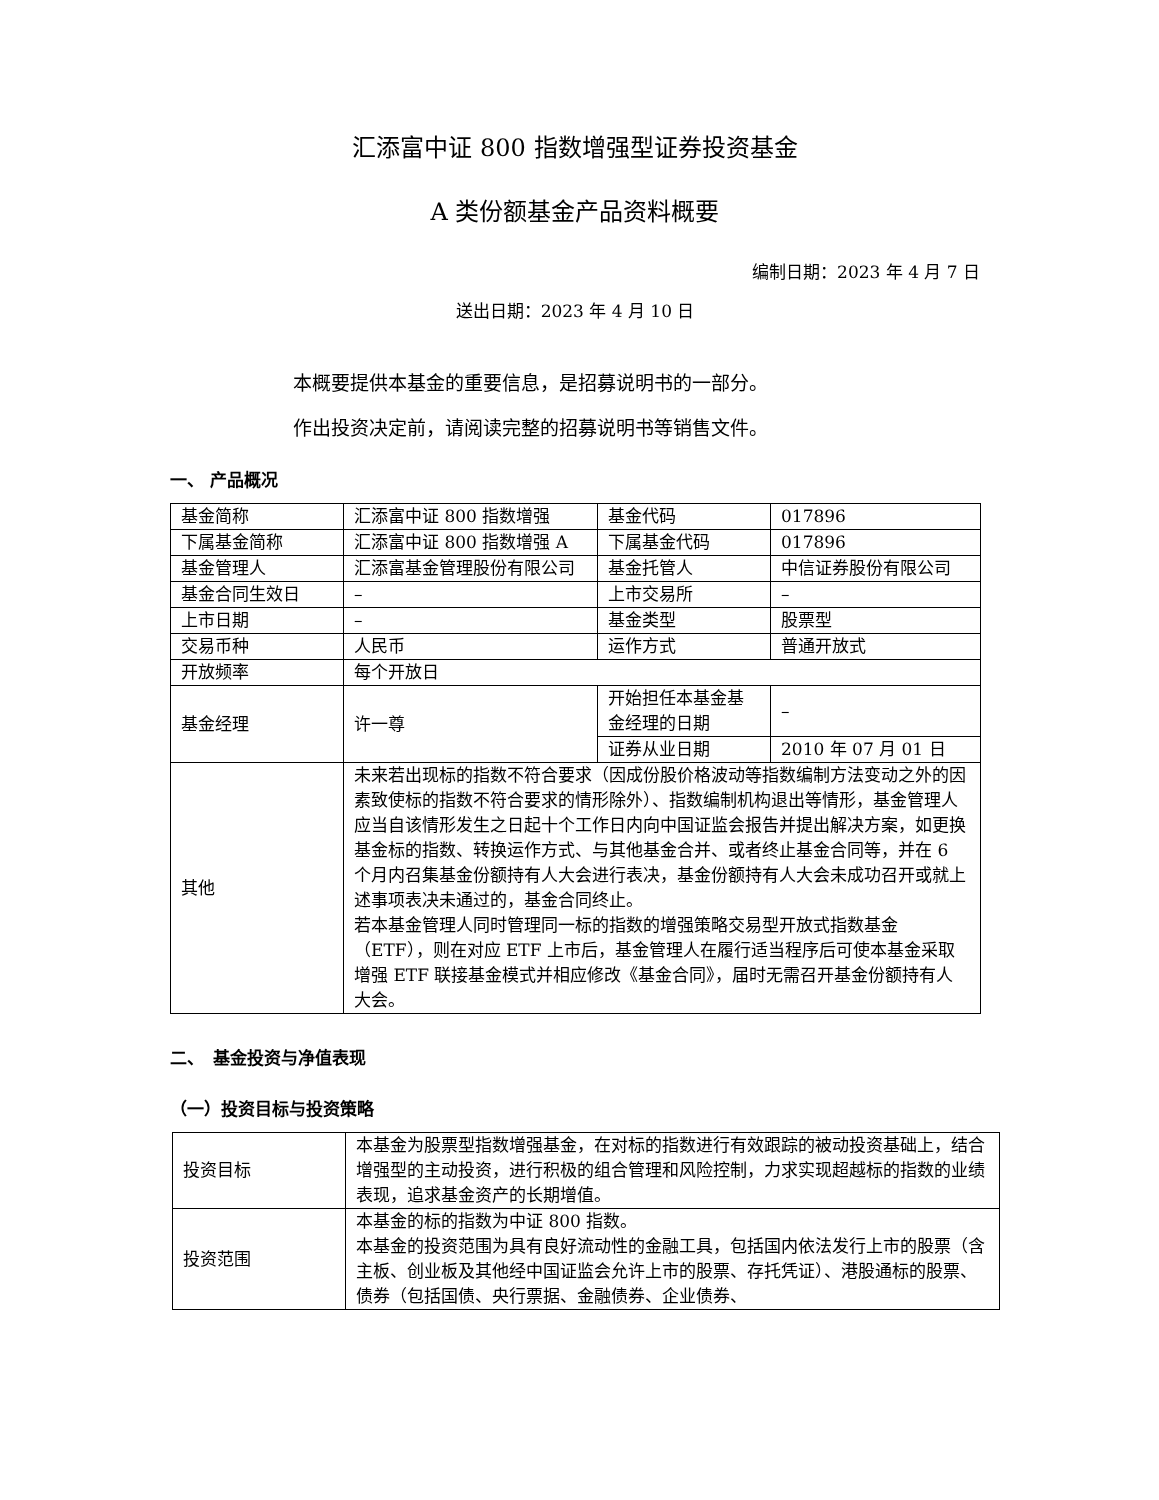汇添富中证 800 指数增强型证券投资基金
A 类份额基金产品资料概要
编制日期：2023 年 4 月 7 日
送出日期：2023 年 4 月 10 日
本概要提供本基金的重要信息，是招募说明书的一部分。
作出投资决定前，请阅读完整的招募说明书等销售文件。
一、 产品概况
| 基金简称 | 汇添富中证 800 指数增强 | 基金代码 | 017896 |
| 下属基金简称 | 汇添富中证 800 指数增强 A | 下属基金代码 | 017896 |
| 基金管理人 | 汇添富基金管理股份有限公司 | 基金托管人 | 中信证券股份有限公司 |
| 基金合同生效日 | – | 上市交易所 | – |
| 上市日期 | – | 基金类型 | 股票型 |
| 交易币种 | 人民币 | 运作方式 | 普通开放式 |
| 开放频率 | 每个开放日 | | |
| 基金经理 | 许一尊 | 开始担任本基金基金经理的日期 | – |
| | | 证券从业日期 | 2010 年 07 月 01 日 |
| 其他 | 未来若出现标的指数不符合要求（因成份股价格波动等指数编制方法变动之外的因素致使标的指数不符合要求的情形除外）、指数编制机构退出等情形，基金管理人应当自该情形发生之日起十个工作日内向中国证监会报告并提出解决方案，如更换基金标的指数、转换运作方式、与其他基金合并、或者终止基金合同等，并在 6 个月内召集基金份额持有人大会进行表决，基金份额持有人大会未成功召开或就上述事项表决未通过的，基金合同终止。 若本基金管理人同时管理同一标的指数的增强策略交易型开放式指数基金（ETF），则在对应 ETF 上市后，基金管理人在履行适当程序后可使本基金采取增强 ETF 联接基金模式并相应修改《基金合同》，届时无需召开基金份额持有人大会。 | | |
二、　基金投资与净值表现
（一）投资目标与投资策略
| 投资目标 | 本基金为股票型指数增强基金，在对标的指数进行有效跟踪的被动投资基础上，结合增强型的主动投资，进行积极的组合管理和风险控制，力求实现超越标的指数的业绩表现，追求基金资产的长期增值。 |
| 投资范围 | 本基金的标的指数为中证 800 指数。 本基金的投资范围为具有良好流动性的金融工具，包括国内依法发行上市的股票（含主板、创业板及其他经中国证监会允许上市的股票、存托凭证）、港股通标的股票、债券（包括国债、央行票据、金融债券、企业债券、 |